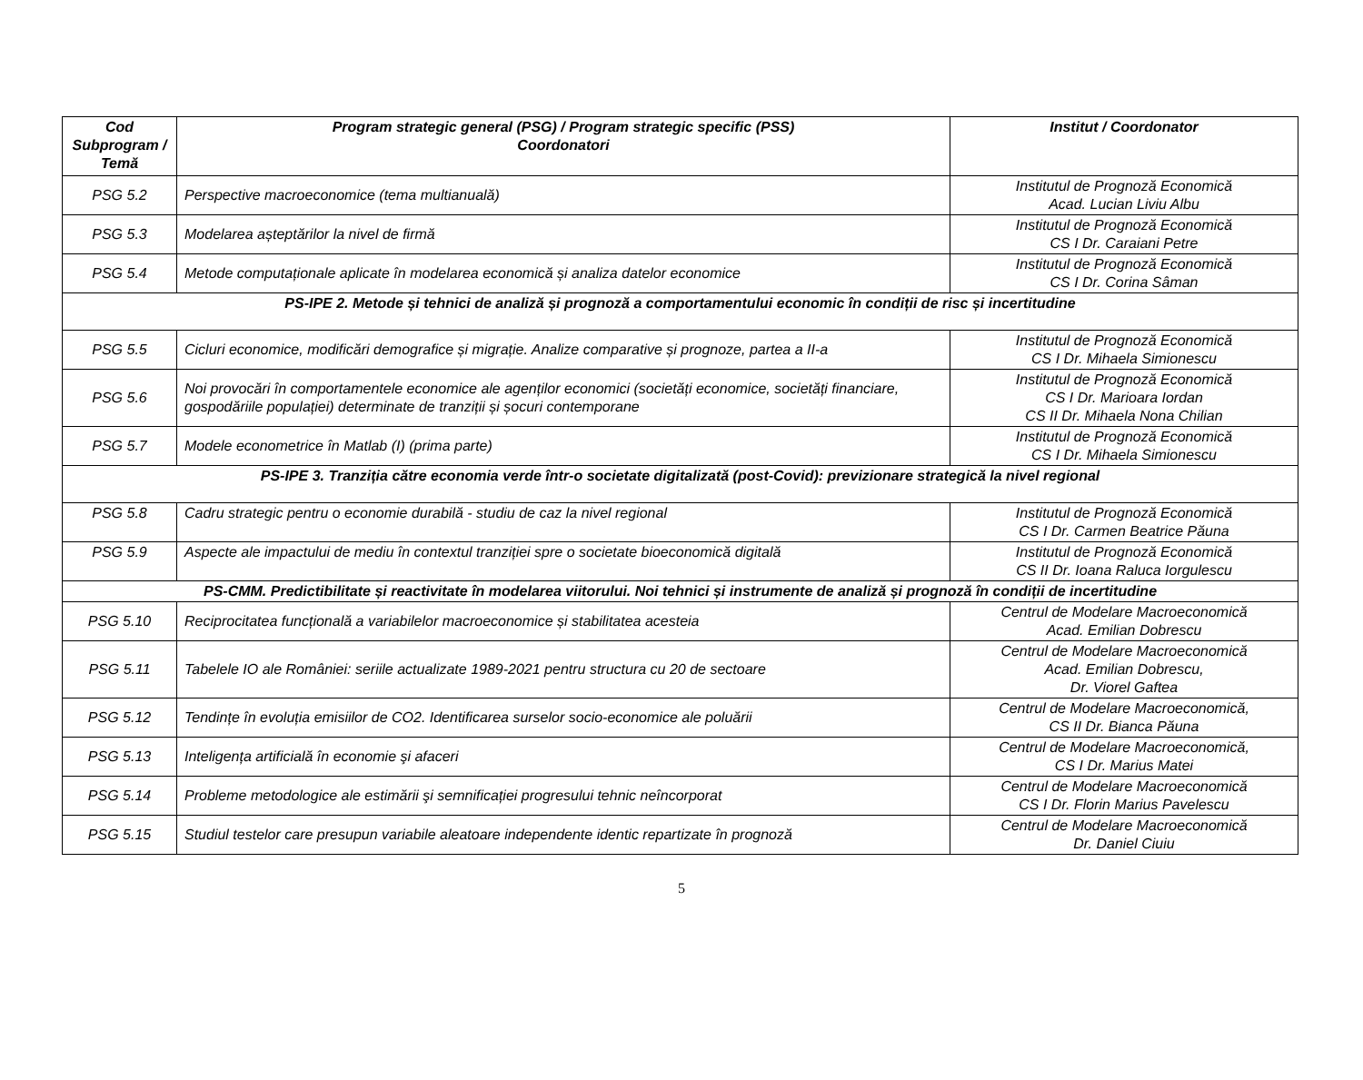| Cod Subprogram / Temă | Program strategic general (PSG) / Program strategic specific (PSS) Coordonatori | Institut / Coordonator |
| --- | --- | --- |
| PSG 5.2 | Perspective macroeconomice (tema multianuală) | Institutul de Prognoză Economică Acad. Lucian Liviu Albu |
| PSG 5.3 | Modelarea așteptărilor la nivel de firmă | Institutul de Prognoză Economică CS I Dr. Caraiani Petre |
| PSG 5.4 | Metode computaționale aplicate în modelarea economică și analiza datelor economice | Institutul de Prognoză Economică CS I Dr. Corina Sâman |
| PS-IPE 2. Metode și tehnici de analiză și prognoză a comportamentului economic în condiții de risc și incertitudine | | |
| PSG 5.5 | Cicluri economice, modificări demografice și migrație. Analize comparative și prognoze, partea a II-a | Institutul de Prognoză Economică CS I Dr. Mihaela Simionescu |
| PSG 5.6 | Noi provocări în comportamentele economice ale agenților economici (societăți economice, societăți financiare, gospodăriile populației) determinate de tranziții și șocuri contemporane | Institutul de Prognoză Economică CS I Dr. Marioara Iordan CS II Dr. Mihaela Nona Chilian |
| PSG 5.7 | Modele econometrice în Matlab (I) (prima parte) | Institutul de Prognoză Economică CS I Dr. Mihaela Simionescu |
| PS-IPE 3. Tranziția către economia verde într-o societate digitalizată (post-Covid): previzionare strategică la nivel regional | | |
| PSG 5.8 | Cadru strategic pentru o economie durabilă - studiu de caz la nivel regional | Institutul de Prognoză Economică CS I Dr. Carmen Beatrice Păuna |
| PSG 5.9 | Aspecte ale impactului de mediu în contextul tranziției spre o societate bioeconomică digitală | Institutul de Prognoză Economică CS II Dr. Ioana Raluca Iorgulescu |
| PS-CMM. Predictibilitate și reactivitate în modelarea viitorului. Noi tehnici și instrumente de analiză și prognoză în condiții de incertitudine | | |
| PSG 5.10 | Reciprocitatea funcțională a variabilelor macroeconomice și stabilitatea acesteia | Centrul de Modelare Macroeconomică Acad. Emilian Dobrescu |
| PSG 5.11 | Tabelele IO ale României: seriile actualizate 1989-2021 pentru structura cu 20 de sectoare | Centrul de Modelare Macroeconomică Acad. Emilian Dobrescu, Dr. Viorel Gaftea |
| PSG 5.12 | Tendințe în evoluția emisiilor de CO2. Identificarea surselor socio-economice ale poluării | Centrul de Modelare Macroeconomică, CS II Dr. Bianca Păuna |
| PSG 5.13 | Inteligența artificială în economie şi afaceri | Centrul de Modelare Macroeconomică, CS I Dr. Marius Matei |
| PSG 5.14 | Probleme metodologice ale estimării şi semnificației progresului tehnic neîncorporat | Centrul de Modelare Macroeconomică CS I Dr. Florin Marius Pavelescu |
| PSG 5.15 | Studiul testelor care presupun variabile aleatoare independente identic repartizate în prognoză | Centrul de Modelare Macroeconomică Dr. Daniel Ciuiu |
5